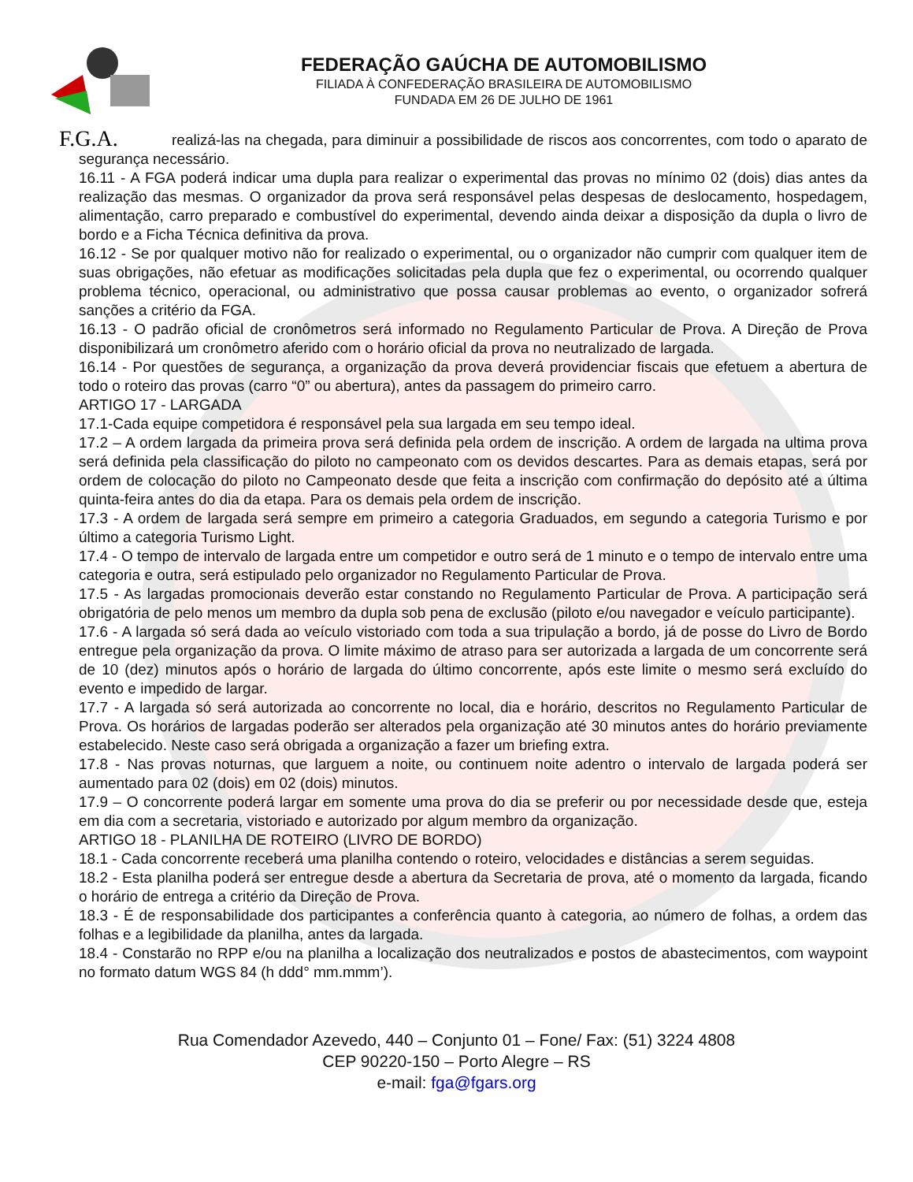F.G.A.
FEDERAÇÃO GAÚCHA DE AUTOMOBILISMO
FILIADA À CONFEDERAÇÃO BRASILEIRA DE AUTOMOBILISMO
FUNDADA EM 26 DE JULHO DE 1961
realizá-las na chegada, para diminuir a possibilidade de riscos aos concorrentes, com todo o aparato de segurança necessário.
16.11 - A FGA poderá indicar uma dupla para realizar o experimental das provas no mínimo 02 (dois) dias antes da realização das mesmas. O organizador da prova será responsável pelas despesas de deslocamento, hospedagem, alimentação, carro preparado e combustível do experimental, devendo ainda deixar a disposição da dupla o livro de bordo e a Ficha Técnica definitiva da prova.
16.12 - Se por qualquer motivo não for realizado o experimental, ou o organizador não cumprir com qualquer item de suas obrigações, não efetuar as modificações solicitadas pela dupla que fez o experimental, ou ocorrendo qualquer problema técnico, operacional, ou administrativo que possa causar problemas ao evento, o organizador sofrerá sanções a critério da FGA.
16.13 - O padrão oficial de cronômetros será informado no Regulamento Particular de Prova. A Direção de Prova disponibilizará um cronômetro aferido com o horário oficial da prova no neutralizado de largada.
16.14 - Por questões de segurança, a organização da prova deverá providenciar fiscais que efetuem a abertura de todo o roteiro das provas (carro “0” ou abertura), antes da passagem do primeiro carro.
ARTIGO 17 - LARGADA
17.1-Cada equipe competidora é responsável pela sua largada em seu tempo ideal.
17.2 – A ordem largada da primeira prova será definida pela ordem de inscrição. A ordem de largada na ultima prova será definida pela classificação do piloto no campeonato com os devidos descartes. Para as demais etapas, será por ordem de colocação do piloto no Campeonato desde que feita a inscrição com confirmação do depósito até a última quinta-feira antes do dia da etapa. Para os demais pela ordem de inscrição.
17.3 - A ordem de largada será sempre em primeiro a categoria Graduados, em segundo a categoria Turismo e por último a categoria Turismo Light.
17.4 - O tempo de intervalo de largada entre um competidor e outro será de 1 minuto e o tempo de intervalo entre uma categoria e outra, será estipulado pelo organizador no Regulamento Particular de Prova.
17.5 - As largadas promocionais deverão estar constando no Regulamento Particular de Prova. A participação será obrigatória de pelo menos um membro da dupla sob pena de exclusão (piloto e/ou navegador e veículo participante).
17.6 - A largada só será dada ao veículo vistoriado com toda a sua tripulação a bordo, já de posse do Livro de Bordo entregue pela organização da prova. O limite máximo de atraso para ser autorizada a largada de um concorrente será de 10 (dez) minutos após o horário de largada do último concorrente, após este limite o mesmo será excluído do evento e impedido de largar.
17.7 - A largada só será autorizada ao concorrente no local, dia e horário, descritos no Regulamento Particular de Prova. Os horários de largadas poderão ser alterados pela organização até 30 minutos antes do horário previamente estabelecido. Neste caso será obrigada a organização a fazer um briefing extra.
17.8 - Nas provas noturnas, que larguem a noite, ou continuem noite adentro o intervalo de largada poderá ser aumentado para 02 (dois) em 02 (dois) minutos.
17.9 – O concorrente poderá largar em somente uma prova do dia se preferir ou por necessidade desde que, esteja em dia com a secretaria, vistoriado e autorizado por algum membro da organização.
ARTIGO 18 - PLANILHA DE ROTEIRO (LIVRO DE BORDO)
18.1 - Cada concorrente receberá uma planilha contendo o roteiro, velocidades e distâncias a serem seguidas.
18.2 - Esta planilha poderá ser entregue desde a abertura da Secretaria de prova, até o momento da largada, ficando o horário de entrega a critério da Direção de Prova.
18.3 - É de responsabilidade dos participantes a conferência quanto à categoria, ao número de folhas, a ordem das folhas e a legibilidade da planilha, antes da largada.
18.4 - Constarão no RPP e/ou na planilha a localização dos neutralizados e postos de abastecimentos, com waypoint no formato datum WGS 84 (h ddd° mm.mmm’).
Rua Comendador Azevedo, 440 – Conjunto 01 – Fone/ Fax: (51) 3224 4808
CEP 90220-150 – Porto Alegre – RS
e-mail: fga@fgars.org